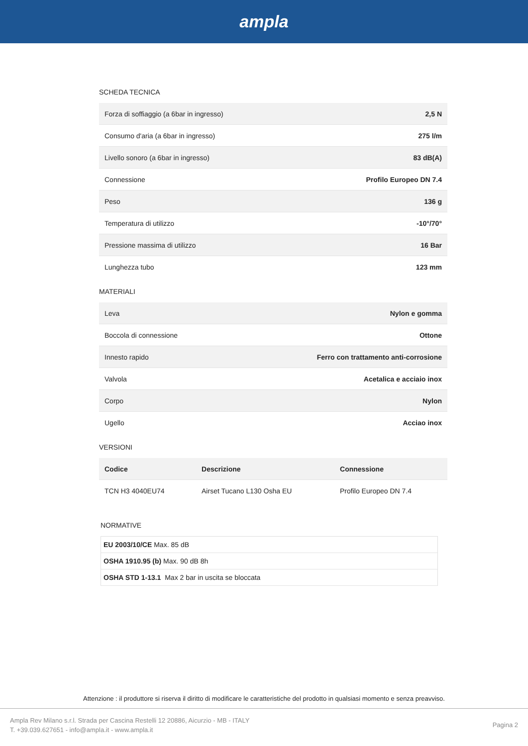ampla
SCHEDA TECNICA
| Forza di soffiaggio (a 6bar in ingresso) | 2,5 N |
| Consumo d'aria (a 6bar in ingresso) | 275 l/m |
| Livello sonoro (a 6bar in ingresso) | 83 dB(A) |
| Connessione | Profilo Europeo DN 7.4 |
| Peso | 136 g |
| Temperatura di utilizzo | -10°/70° |
| Pressione massima di utilizzo | 16 Bar |
| Lunghezza tubo | 123 mm |
MATERIALI
| Leva | Nylon e gomma |
| Boccola di connessione | Ottone |
| Innesto rapido | Ferro con trattamento anti-corrosione |
| Valvola | Acetalica e acciaio inox |
| Corpo | Nylon |
| Ugello | Acciao inox |
VERSIONI
| Codice | Descrizione | Connessione |
| --- | --- | --- |
| TCN H3 4040EU74 | Airset Tucano L130 Osha EU | Profilo Europeo DN 7.4 |
NORMATIVE
| EU 2003/10/CE Max. 85 dB |
| OSHA 1910.95 (b) Max. 90 dB 8h |
| OSHA STD 1-13.1 Max 2 bar in uscita se bloccata |
Attenzione : il produttore si riserva il diritto di modificare le caratteristiche del prodotto in qualsiasi momento e senza preavviso.
Ampla Rev Milano s.r.l. Strada per Cascina Restelli 12 20886, Aicurzio - MB - ITALY
T. +39.039.627651 - info@ampla.it - www.ampla.it
Pagina 2